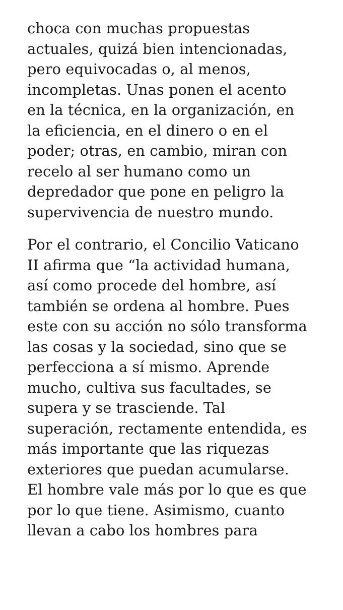choca con muchas propuestas
actuales, quizá bien intencionadas,
pero equivocadas o, al menos,
incompletas. Unas ponen el acento
en la técnica, en la organización, en
la eficiencia, en el dinero o en el
poder; otras, en cambio, miran con
recelo al ser humano como un
depredador que pone en peligro la
supervivencia de nuestro mundo.
Por el contrario, el Concilio Vaticano
II afirma que “la actividad humana,
así como procede del hombre, así
también se ordena al hombre. Pues
este con su acción no sólo transforma
las cosas y la sociedad, sino que se
perfecciona a sí mismo. Aprende
mucho, cultiva sus facultades, se
supera y se trasciende. Tal
superación, rectamente entendida, es
más importante que las riquezas
exteriores que puedan acumularse.
El hombre vale más por lo que es que
por lo que tiene. Asimismo, cuanto
llevan a cabo los hombres para